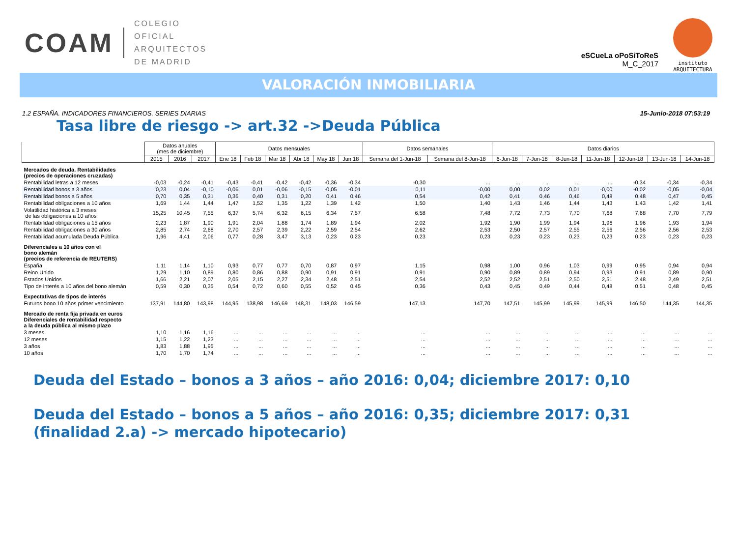COAM
COLEGIO
OFICIAL
ARQUITECTOS
DE MADRID
eSCueLa oPoSiToReS
M_C_2017
instituto
ARQUITECTURA
VALORACIÓN INMOBILIARIA
1.2 ESPAÑA. INDICADORES FINANCIEROS. SERIES DIARIAS 15-Junio-2018 07:53:19
Tasa libre de riesgo -> art.32 ->Deuda Pública
| | Datos anuales (mes de diciembre) | | | Datos mensuales | | | | | | Datos semanales | | Datos diarios | | | | | | |
| --- | --- | --- | --- | --- | --- | --- | --- | --- | --- | --- | --- | --- | --- | --- | --- | --- | --- | --- |
| | 2015 | 2016 | 2017 | Ene 18 | Feb 18 | Mar 18 | Abr 18 | May 18 | Jun 18 | Semana del 1-Jun-18 | Semana del 8-Jun-18 | 6-Jun-18 | 7-Jun-18 | 8-Jun-18 | 11-Jun-18 | 12-Jun-18 | 13-Jun-18 | 14-Jun-18 |
| Mercados de deuda. Rentabilidades (precios de operaciones cruzadas) | | | | | | | | | | | | | | | | | | |
| Rentabilidad letras a 12 meses | -0,03 | -0,24 | -0,41 | -0,43 | -0,41 | -0,42 | -0,42 | -0,36 | -0,34 | -0,30 | ... | ... | ... | ... | ... | -0,34 | -0,34 | -0,34 |
| Rentabilidad bonos a 3 años | 0,23 | 0,04 | -0,10 | -0,06 | 0,01 | -0,06 | -0,15 | -0,05 | -0,01 | 0,11 | -0,00 | 0,00 | 0,02 | 0,01 | -0,00 | -0,02 | -0,05 | -0,04 |
| Rentabilidad bonos a 5 años | 0,70 | 0,35 | 0,31 | 0,36 | 0,40 | 0,31 | 0,20 | 0,41 | 0,46 | 0,54 | 0,42 | 0,41 | 0,46 | 0,46 | 0,48 | 0,48 | 0,47 | 0,45 |
| Rentabilidad obligaciones a 10 años | 1,69 | 1,44 | 1,44 | 1,47 | 1,52 | 1,35 | 1,22 | 1,39 | 1,42 | 1,50 | 1,40 | 1,43 | 1,46 | 1,44 | 1,43 | 1,43 | 1,42 | 1,41 |
| Volatilidad histórica a 3 meses de las obligaciones a 10 años | 15,25 | 10,45 | 7,55 | 6,37 | 5,74 | 6,32 | 6,15 | 6,34 | 7,57 | 6,58 | 7,48 | 7,72 | 7,73 | 7,70 | 7,68 | 7,68 | 7,70 | 7,79 |
| Rentabilidad obligaciones a 15 años | 2,23 | 1,87 | 1,90 | 1,91 | 2,04 | 1,88 | 1,74 | 1,89 | 1,94 | 2,02 | 1,92 | 1,90 | 1,99 | 1,94 | 1,96 | 1,96 | 1,93 | 1,94 |
| Rentabilidad obligaciones a 30 años | 2,85 | 2,74 | 2,68 | 2,70 | 2,57 | 2,39 | 2,22 | 2,59 | 2,54 | 2,62 | 2,53 | 2,50 | 2,57 | 2,55 | 2,56 | 2,56 | 2,56 | 2,53 |
| Rentabilidad acumulada Deuda Pública | 1,96 | 4,41 | 2,06 | 0,77 | 0,28 | 3,47 | 3,13 | 0,23 | 0,23 | 0,23 | 0,23 | 0,23 | 0,23 | 0,23 | 0,23 | 0,23 | 0,23 | 0,23 |
| Diferenciales a 10 años con el bono alemán (precios de referencia de REUTERS) | | | | | | | | | | | | | | | | | | |
| España | 1,11 | 1,14 | 1,10 | 0,93 | 0,77 | 0,77 | 0,70 | 0,87 | 0,97 | 1,15 | 0,98 | 1,00 | 0,96 | 1,03 | 0,99 | 0,95 | 0,94 | 0,94 |
| Reino Unido | 1,29 | 1,10 | 0,89 | 0,80 | 0,86 | 0,88 | 0,90 | 0,91 | 0,91 | 0,91 | 0,90 | 0,89 | 0,89 | 0,94 | 0,93 | 0,91 | 0,89 | 0,90 |
| Estados Unidos | 1,66 | 2,21 | 2,07 | 2,05 | 2,15 | 2,27 | 2,34 | 2,48 | 2,51 | 2,54 | 2,52 | 2,52 | 2,51 | 2,50 | 2,51 | 2,48 | 2,49 | 2,51 |
| Tipo de interés a 10 años del bono alemán | 0,59 | 0,30 | 0,35 | 0,54 | 0,72 | 0,60 | 0,55 | 0,52 | 0,45 | 0,36 | 0,43 | 0,45 | 0,49 | 0,44 | 0,48 | 0,51 | 0,48 | 0,45 |
| Expectativas de tipos de interés | | | | | | | | | | | | | | | | | | |
| Futuros bono 10 años primer vencimiento | 137,91 | 144,80 | 143,98 | 144,95 | 138,98 | 146,69 | 148,31 | 148,03 | 146,59 | 147,13 | 147,70 | 147,51 | 145,99 | 145,99 | 145,99 | 146,50 | 144,35 | 144,35 |
| Mercado de renta fija privada en euros Diferenciales de rentabilidad respecto a la deuda pública al mismo plazo | | | | | | | | | | | | | | | | | | |
| 3 meses | 1,10 | 1,16 | 1,16 | ... | ... | ... | ... | ... | ... | ... | ... | ... | ... | ... | ... | ... | ... | ... |
| 12 meses | 1,15 | 1,22 | 1,23 | ... | ... | ... | ... | ... | ... | ... | ... | ... | ... | ... | ... | ... | ... | ... |
| 3 años | 1,83 | 1,88 | 1,95 | ... | ... | ... | ... | ... | ... | ... | ... | ... | ... | ... | ... | ... | ... | ... |
| 10 años | 1,70 | 1,70 | 1,74 | ... | ... | ... | ... | ... | ... | ... | ... | ... | ... | ... | ... | ... | ... | ... |
Deuda del Estado – bonos a 3 años – año 2016: 0,04; diciembre 2017: 0,10
Deuda del Estado – bonos a 5 años – año 2016: 0,35; diciembre 2017: 0,31
(finalidad 2.a) -> mercado hipotecario)